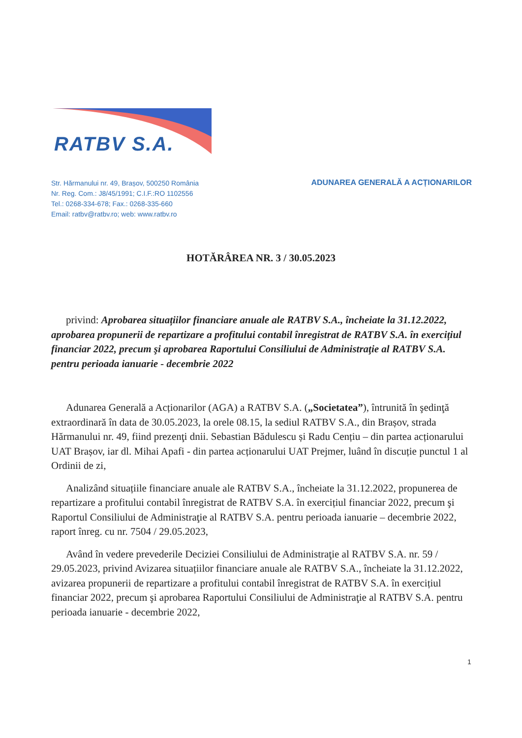RATBV S.A.
Str. Hărmanului nr. 49, Brașov, 500250 România
Nr. Reg. Com.: J8/45/1991; C.I.F.:RO 1102556
Tel.: 0268-334-678; Fax.: 0268-335-660
Email: ratbv@ratbv.ro; web: www.ratbv.ro
ADUNAREA GENERALĂ A ACȚIONARILOR
HOTĂRÂREA NR. 3 / 30.05.2023
privind: Aprobarea situațiilor financiare anuale ale RATBV S.A., încheiate la 31.12.2022, aprobarea propunerii de repartizare a profitului contabil înregistrat de RATBV S.A. în exercițiul financiar 2022, precum şi aprobarea Raportului Consiliului de Administraţie al RATBV S.A. pentru perioada ianuarie - decembrie 2022
Adunarea Generală a Acționarilor (AGA) a RATBV S.A. („Societatea”), întrunită în şedinţă extraordinară în data de 30.05.2023, la orele 08.15, la sediul RATBV S.A., din Brașov, strada Hărmanului nr. 49, fiind prezenţi dnii. Sebastian Bădulescu și Radu Cențiu – din partea acționarului UAT Brașov, iar dl. Mihai Apafi - din partea acționarului UAT Prejmer, luând în discuție punctul 1 al Ordinii de zi,
Analizând situațiile financiare anuale ale RATBV S.A., încheiate la 31.12.2022, propunerea de repartizare a profitului contabil înregistrat de RATBV S.A. în exercițiul financiar 2022, precum şi Raportul Consiliului de Administraţie al RATBV S.A. pentru perioada ianuarie – decembrie 2022, raport înreg. cu nr. 7504 / 29.05.2023,
Având în vedere prevederile Deciziei Consiliului de Administraţie al RATBV S.A. nr. 59 / 29.05.2023, privind Avizarea situațiilor financiare anuale ale RATBV S.A., încheiate la 31.12.2022, avizarea propunerii de repartizare a profitului contabil înregistrat de RATBV S.A. în exercițiul financiar 2022, precum şi aprobarea Raportului Consiliului de Administraţie al RATBV S.A. pentru perioada ianuarie - decembrie 2022,
1